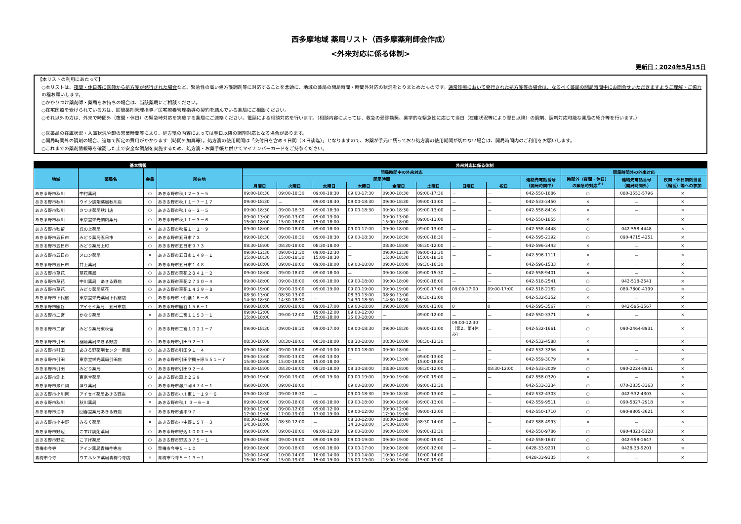西多摩地域 薬局リスト（西多摩薬剤師会作成）
<外来対応に係る体制>
更新日：2024年5月15日
【本リストの利用にあたって】
○本リストは、夜間・休日等に医師から処方箋が発行された場合など、緊急性の高い処方箋調剤等に対応することを念頭に、地域の薬局の開局時間・時間外対応の状況をとりまとめたものです。通常診療において発行された処方箋等の場合は、なるべく薬局の開局時間中にお問合せいただきますようご理解・ご協力の程お願いします。
○かかりつけ薬剤師・薬局をお持ちの場合は、当該薬局にご相談ください。
○在宅医療を受けられている方は、訪問薬剤管理指導／居宅療養管理指導の契約を結んでいる薬局にご相談ください。
○それ以外の方は、外来で時間外（夜間・休日）の緊急時対応を実施する薬局にご連絡ください。電話による相談対応を行います。（相談内容によっては、救急の受診勧奨、薬学的な緊急性に応じて当日（在庫状況等により翌日以降）の調剤、調剤対応可能な薬局の紹介等を行います。）
○医薬品の在庫状況・入庫状況や卸の営業時間等により、処方箋の内容によっては翌日以降の調剤対応となる場合があります。
○開局時間外の調剤の場合、追加で所定の費用がかかります（時間外加算等）。処方箋の使用期間は「交付日を含め４日間（３日後迄）」となりますので、お薬が手元に残っており処方箋の使用期間が切れない場合は、開局時間内のご利用をお願いします。
○これまでの薬剤情報等を確認した上で安全な調剤を実施するため、処方箋・お薬手帳と併せてマイナンバーカードをご持参ください。
| 基本情報 | | | | 外来対応に係る体制 | | | | | | | | | | | |
| --- | --- | --- | --- | --- | --- | --- | --- | --- | --- | --- | --- | --- | --- | --- | --- |
| 地域 | 薬局名 | 会員 | 所在地 | 開局時間中の外来対応 | | | | | | | | | 開局時間外の外来対応 | | |
| | | | | 開局時間 | | | | | | | | 連絡先電話番号 （開局時間中） | 時間外（夜間・休日） の緊急時対応<sup>※1</sup> | 連絡先電話番号 （開局時間外） | 夜間・休日調剤当番 （輪番）等への参加 |
| | | | | 月曜日 | 火曜日 | 水曜日 | 木曜日 | 金曜日 | 土曜日 | 日曜日 | 祝日 | | | | |
| あきる野市秋川 | 中村薬局 | ○ | あきる野市秋川２－３－５ | 09:00-18:30 | 09:00-18:30 | 09:00-18:30 | 09:00-17:30 | 09:00-18:30 | 09:00-17:30 | － | － | 042-550-1886 | ○ | 080-3553-5796 | × |
| あきる野市秋川 | ウイン調剤薬局秋川店 | ○ | あきる野市秋川１－７－１７ | 09:00-18:30 | － | 09:00-18:30 | 09:00-18:30 | 09:00-18:30 | 09:00-13:00 | － | － | 042-533-3450 | × | － | × |
| あきる野市秋川 | さつき薬局秋川店 | ○ | あきる野市秋川６－２－５ | 09:00-18:30 | 09:00-18:30 | 09:00-18:30 | 09:00-18:30 | 09:00-18:30 | 09:00-13:00 | － | － | 042-558-8416 | × | － | × |
| あきる野市秋川 | 東京堂栄光調剤薬局 | ○ | あきる野市秋川１－３－６ | 09:00-13:00 15:00-18:00 | 09:00-13:00 15:00-18:00 | 09:00-13:00 15:00-18:00 | － | 09:00-13:00 15:00-18:00 | 09:00-13:00 | － | － | 042-550-1855 | × | － | × |
| あきる野市秋留 | 丘の上薬局 | × | あきる野市秋留１－１－９ | 09:00-18:00 | 09:00-18:00 | 09:00-18:00 | 09:00-17:00 | 09:00-18:00 | 09:00-13:00 | － | － | 042-558-4448 | ○ | 042-558-4448 | × |
| あきる野市五日市 | みどり薬局五日市 | ○ | あきる野市五日市７２ | 09:00-18:30 | 09:00-18:30 | 09:00-18:30 | 09:00-18:30 | 09:00-18:30 | 09:00-18:30 | － | － | 042-595-2192 | ○ | 090-4715-4251 | × |
| あきる野市五日市 | みどり薬局上町 | ○ | あきる野市五日市９７３ | 08:30-18:00 | 08:30-18:00 | 08:30-18:00 | － | 08:30-18:00 | 08:30-12:00 | － | － | 042-596-3443 | × | － | × |
| あきる野市五日市 | メロン薬局 | × | あきる野市五日市１４９－１ | 09:00-12:30 15:00-18:30 | 09:00-12:30 15:00-18:30 | 09:00-12:30 15:00-18:30 | － | 09:00-12:30 15:00-18:30 | 09:00-12:30 15:00-18:30 | － | － | 042-596-1111 | × | － | × |
| あきる野市五日市 | 井上薬局 | ○ | あきる野市五日市１４８ | 09:00-18:00 | 09:00-18:00 | 09:00-18:00 | 09:00-18:00 | 09:00-18:00 | 09:30-16:30 | － | － | 042-596-1533 | × | － | × |
| あきる野市草花 | 草花薬局 | ○ | あきる野市草花２８４１－２ | 09:00-18:00 | 09:00-18:00 | 09:00-18:00 | － | 09:00-18:00 | 09:00-15:30 | － | － | 042-558-9401 | × | － | × |
| あきる野市草花 | 中川薬局 あきる野店 | ○ | あきる野市草花２７３０－４ | 09:00-18:00 | 09:00-18:00 | 09:00-18:00 | 09:00-18:00 | 09:00-18:00 | 09:00-18:00 | － | － | 042-518-2541 | ○ | 042-518-2541 | × |
| あきる野市草花 | みどり薬局草花 | ○ | あきる野市草花１４３９－８ | 09:00-19:00 | 09:00-19:00 | 09:00-19:00 | 09:00-19:00 | 09:00-19:00 | 09:00-17:00 | 09:00-17:00 | 09:00-17:00 | 042-518-2182 | ○ | 080-7800-4199 | × |
| あきる野市下代継 | 東京堂栄光薬局下代継店 | ○ | あきる野市下代継１６－６ | 08:30-13:00 14:30-18:30 | 08:30-13:00 14:30-18:30 | － | 08:30-13:00 14:30-18:30 | 08:30-13:00 14:30-18:30 | 08:30-13:00 | － | － | 042-532-5352 | × | － | × |
| あきる野市舘谷 | アイセイ薬局 五日市店 | ○ | あきる野市舘谷１５６－１ | 09:00-18:00 | 09:00-18:00 | 09:00-17:00 | 09:00-18:00 | 09:00-18:00 | 09:00-13:00 | 0 | 0 | 042-595-3567 | ○ | 042-595-3567 | × |
| あきる野市二宮 | かなり薬局 | × | あきる野市二宮１１５３－１ | 09:00-12:00 15:00-18:00 | 09:00-12:00 | 09:00-12:00 15:00-18:00 | 09:00-12:00 15:00-18:00 | － | 09:00-12:00 | － | － | 042-550-3371 | × | － | × |
| あきる野市二宮 | みどり薬局東秋留 | ○ | あきる野市二宮１０２１－７ | 09:00-18:30 | 09:00-18:30 | 09:00-17:00 | 09:00-18:30 | 09:00-18:30 | 09:00-13:00 | 09:00-12:30 （第2、第4休 み） | － | 042-532-1661 | ○ | 090-2464-8931 | × |
| あきる野市引田 | 稲垣薬局あきる野店 | ○ | あきる野市引田９２－１ | 08:30-18:00 | 08:30-18:00 | 08:30-18:00 | 08:30-18:00 | 08:30-18:00 | 08:30-12:30 | － | － | 042-532-4588 | × | － | × |
| あきる野市引田 | あきる野薬剤センター薬局 | ○ | あきる野市引田９１－４ | 09:00-18:00 | 09:00-18:00 | 09:00-13:00 | 09:00-18:00 | 09:00-18:00 | － | － | － | 042-532-3256 | × | － | × |
| あきる野市引田 | 東京堂栄光薬局引田店 | ○ | あきる野市引田字楓ヶ原５５１－７ | 09:00-13:00 15:00-18:00 | 09:00-13:00 15:00-18:00 | 09:00-13:00 15:00-18:00 | － | 09:00-13:00 | 09:00-13:00 15:00-18:00 | － | － | 042-559-3079 | × | － | × |
| あきる野市引田 | みどり薬局 | ○ | あきる野市引田９２－４ | 08:30-18:00 | 08:30-18:00 | 08:30-18:00 | 08:30-18:00 | 08:30-18:00 | 08:30-12:00 | － | 08:30-12:00 | 042-533-3009 | ○ | 090-2224-8931 | × |
| あきる野市渕上 | 東京堂薬局 | ○ | あきる野市渕上２５９ | 09:00-19:00 | 09:00-19:00 | 09:00-19:00 | 09:00-19:00 | 09:00-19:00 | 09:00-19:00 | － | － | 042-558-0320 | × | － | × |
| あきる野市瀬戸岡 | ほり薬局 | ○ | あきる野市瀬戸岡４７４－１ | 09:00-18:00 | 09:00-18:00 | － | 09:00-18:00 | 09:00-18:00 | 09:00-12:30 | － | － | 042-533-3234 | ○ | 070-2835-3363 | × |
| あきる野市小川東 | アイセイ薬局あきる野店 | ○ | あきる野市小川東１－１９－６ | 09:00-18:30 | 09:00-18:30 | － | 09:00-18:30 | 09:00-18:30 | 09:00-13:00 | － | － | 042-532-4303 | ○ | 042-532-4303 | × |
| あきる野市秋川 | 秋川薬局 | × | あきる野市秋川 ３－６－８ | 09:00-18:00 | 09:00-18:00 | 09:00-18:00 | 09:00-18:00 | 09:00-18:00 | 09:00-13:00 | － | － | 042-559-9511 | ○ | 090-5327-2918 | × |
| あきる野市油平 | 回春堂薬局あきる野店 | × | あきる野市油平９７ | 09:00-12:00 17:00-19:00 | 09:00-12:00 17:00-19:00 | 09:00-12:00 17:00-19:00 | 09:00-12:00 | 09:00-12:00 17:00-19:00 | 09:00-12:00 | － | － | 042-550-1710 | ○ | 090-9805-3621 | × |
| あきる野市小中野 | みろく薬局 | × | あきる野市小中野１５７－３ | 08:30-12:00 14:30-18:00 | 08:30-12:00 | － | 08:30-12:00 14:30-18:00 | 08:30-12:00 14:30-18:00 | 08:30-14:00 | － | － | 042-588-4993 | × | － | × |
| あきる野市野辺 | こすげ調剤薬局 | ○ | あきる野市野辺１００１－５ | 09:00-18:00 | 09:00-18:00 | 09:00-12:30 | 09:00-18:00 | 09:00-18:00 | 09:00-12:30 | － | － | 042-550-9786 | ○ | 090-4821-5128 | × |
| あきる野市野辺 | こすげ薬局 | ○ | あきる野市野辺３７５－１ | 09:00-19:00 | 09:00-19:00 | 09:00-19:00 | 09:00-19:00 | 09:00-19:00 | 09:00-19:00 | － | － | 042-558-1647 | ○ | 042-558-1647 | × |
| 青梅市今寺 | アイン薬局青梅今寺店 | ○ | 青梅市今寺５－１０ | 09:00-18:00 | 09:00-18:00 | 09:00-18:00 | 09:00-17:00 | 09:00-18:00 | 09:00-12:00 | － | － | 0428-33-9201 | ○ | 0428-33-9201 | × |
| 青梅市今寺 | ウエルシア薬局青梅今寺店 | × | 青梅市今寺５－１３－１ | 10:00-14:00 15:00-19:00 | 10:00-14:00 15:00-19:00 | 10:00-14:00 15:00-19:00 | 10:00-14:00 15:00-19:00 | 10:00-14:00 15:00-19:00 | 10:00-14:00 15:00-19:00 | － | － | 0428-33-9335 | × | － | × |